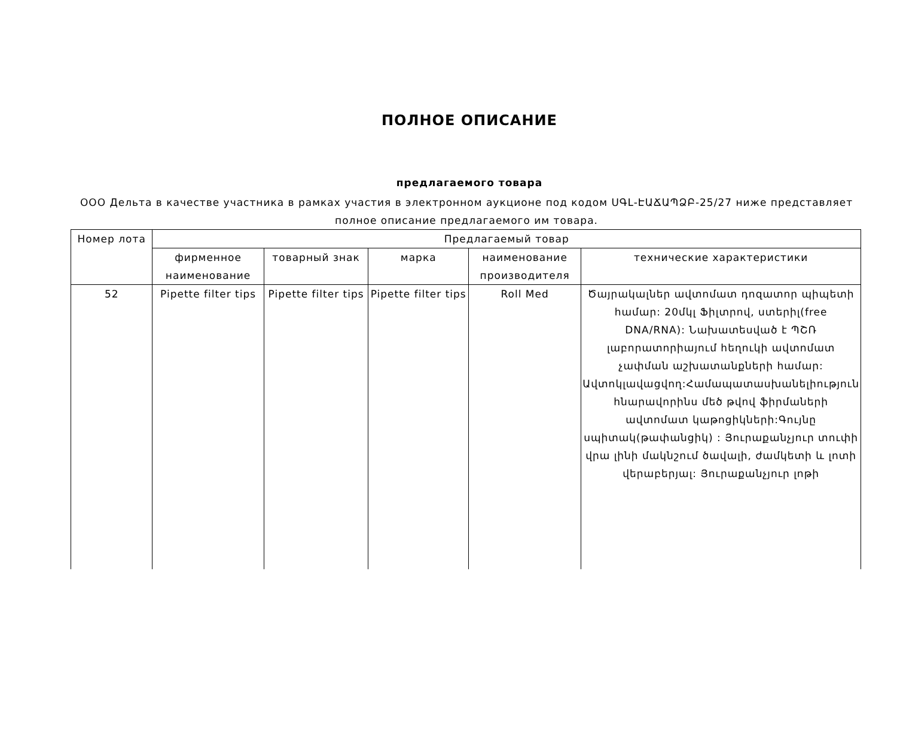ПОЛНОЕ ОПИСАНИЕ
предлагаемого товара
ООО Дельта в качестве участника в рамках участия в электронном аукционе под кодом ՍԳԼ-ԷԱՃԱՊՁԲ-25/27 ниже представляет полное описание предлагаемого им товара.
| Номер лота | Предлагаемый товар | | | | |
| --- | --- | --- | --- | --- | --- |
| | фирменное наименование | товарный знак | марка | наименование производителя | технические характеристики |
| 52 | Pipette filter tips | Pipette filter tips | Pipette filter tips | Roll Med | Ծայրակալներ ավտոմատ դոզատոր պիպետի համար: 20մկլ Ֆիլտրով, ստերիլ(free DNA/RNA): Նախատեսված է ՊՇՌ լաբորատորիայում հեղուկի ավտոմատ չափման աշխատանքների համար: Ավտոկլավացվող:Համապատասխանելիություն հնարավորինս մեծ թվով ֆիրմաների ավտոմատ կաթոցիկների:Գույնը սպիտակ(թափանցիկ) : Յուրաքանչյուր տուփի վրա լինի մակնշում ծավալի, ժամկետի և լոտի վերաբերյալ: Յուրաքանչյուր լոթի |